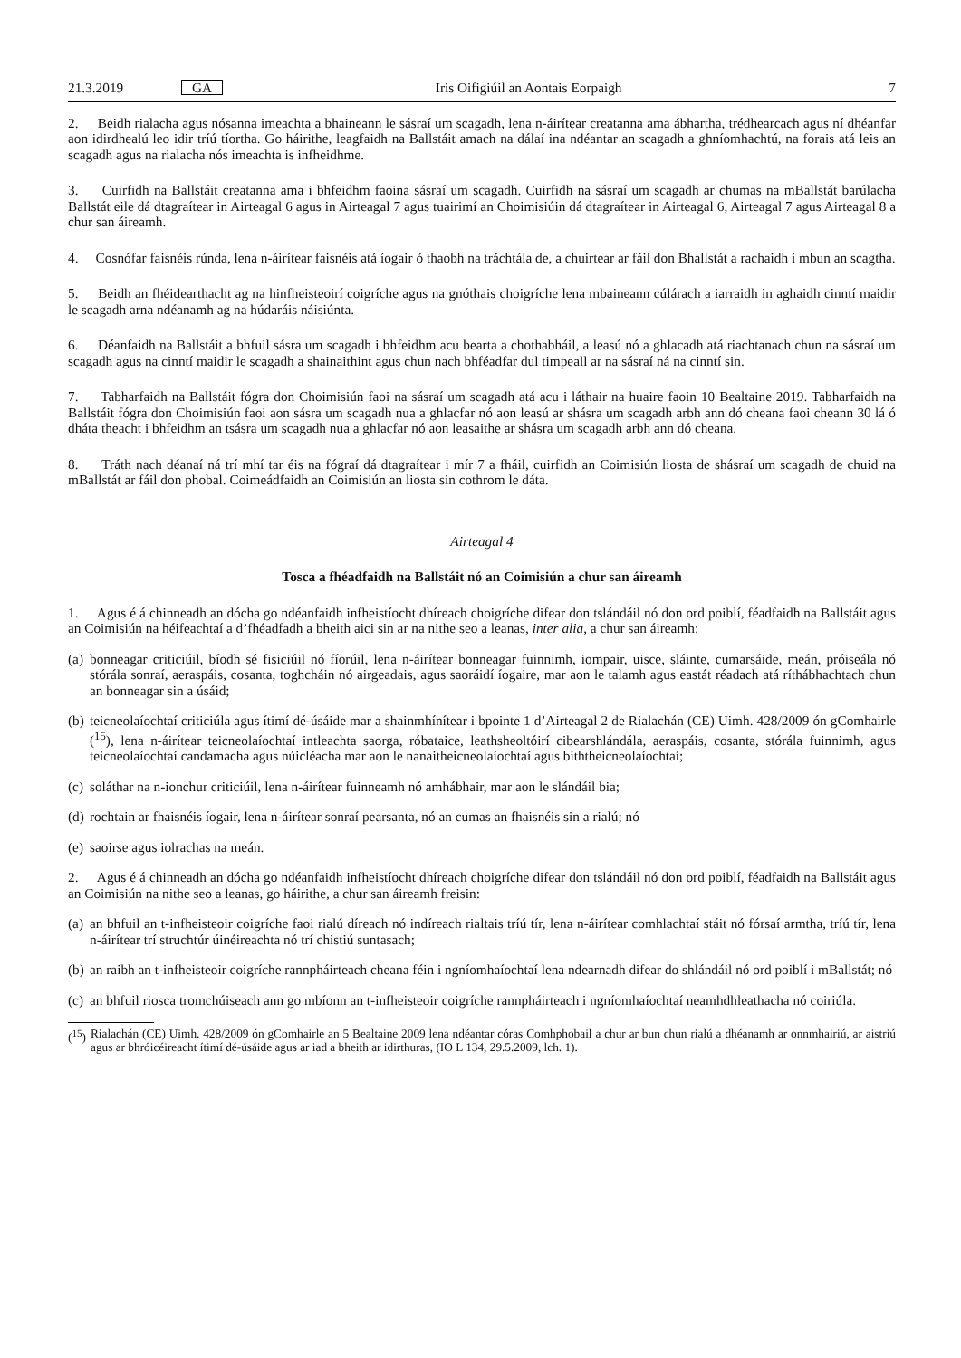21.3.2019 GA Iris Oifigiúil an Aontais Eorpaigh 7
2. Beidh rialacha agus nósanna imeachta a bhaineann le sásraí um scagadh, lena n-áirítear creatanna ama ábhartha, trédhearcach agus ní dhéanfar aon idirdhealú leo idir tríú tíortha. Go háirithe, leagfaidh na Ballstáit amach na dálaí ina ndéantar an scagadh a ghníomhachtú, na forais atá leis an scagadh agus na rialacha nós imeachta is infheidhme.
3. Cuirfidh na Ballstáit creatanna ama i bhfeidhm faoina sásraí um scagadh. Cuirfidh na sásraí um scagadh ar chumas na mBallstát barúlacha Ballstát eile dá dtagraítear in Airteagal 6 agus in Airteagal 7 agus tuairimí an Choimisiúin dá dtagraítear in Airteagal 6, Airteagal 7 agus Airteagal 8 a chur san áireamh.
4. Cosnófar faisnéis rúnda, lena n-áirítear faisnéis atá íogair ó thaobh na tráchtála de, a chuirtear ar fáil don Bhallstát a rachaidh i mbun an scagtha.
5. Beidh an fhéidearthacht ag na hinfheisteoirí coigríche agus na gnóthais choigríche lena mbaineann cúlárach a iarraidh in aghaidh cinntí maidir le scagadh arna ndéanamh ag na húdaráis náisiúnta.
6. Déanfaidh na Ballstáit a bhfuil sásra um scagadh i bhfeidhm acu bearta a chothabháil, a leasú nó a ghlacadh atá riachtanach chun na sásraí um scagadh agus na cinntí maidir le scagadh a shainaithint agus chun nach bhféadfar dul timpeall ar na sásraí ná na cinntí sin.
7. Tabharfaidh na Ballstáit fógra don Choimisiún faoi na sásraí um scagadh atá acu i láthair na huaire faoin 10 Bealtaine 2019. Tabharfaidh na Ballstáit fógra don Choimisiún faoi aon sásra um scagadh nua a ghlacfar nó aon leasú ar shásra um scagadh arbh ann dó cheana faoi cheann 30 lá ó dháta theacht i bhfeidhm an tsásra um scagadh nua a ghlacfar nó aon leasaithe ar shásra um scagadh arbh ann dó cheana.
8. Tráth nach déanaí ná trí mhí tar éis na fógraí dá dtagraítear i mír 7 a fháil, cuirfidh an Coimisiún liosta de shásraí um scagadh de chuid na mBallstát ar fáil don phobal. Coimeádfaidh an Coimisiún an liosta sin cothrom le dáta.
Airteagal 4
Tosca a fhéadfaidh na Ballstáit nó an Coimisiún a chur san áireamh
1. Agus é á chinneadh an dócha go ndéanfaidh infheistíocht dhíreach choigríche difear don tslándáil nó don ord poiblí, féadfaidh na Ballstáit agus an Coimisiún na héifeachtaí a d’fhéadfadh a bheith aici sin ar na nithe seo a leanas, inter alia, a chur san áireamh:
(a) bonneagar criticiúil, bíodh sé fisiciúil nó fíorúil, lena n-áirítear bonneagar fuinnimh, iompair, uisce, sláinte, cumarsáide, meán, próiseála nó stórála sonraí, aeraspáis, cosanta, toghcháin nó airgeadais, agus saoráidí íogaire, mar aon le talamh agus eastát réadach atá ríthábhachtach chun an bonneagar sin a úsáid;
(b) teicneolaíochtaí criticiúla agus ítimí dé-úsáide mar a shainmhínítear i bpointe 1 d’Airteagal 2 de Rialachán (CE) Uimh. 428/2009 ón gComhairle (<sup>15</sup>), lena n-áirítear teicneolaíochtaí intleachta saorga, róbataice, leathsheoltóirí cibearshlándála, aeraspáis, cosanta, stórála fuinnimh, agus teicneolaíochtaí candamacha agus núicléacha mar aon le nanaitheicneolaíochtaí agus biththeicneolaíochtaí;
(c) soláthar na n-ionchur criticiúil, lena n-áirítear fuinneamh nó amhábhair, mar aon le slándáil bia;
(d) rochtain ar fhaisnéis íogair, lena n-áirítear sonraí pearsanta, nó an cumas an fhaisnéis sin a rialú; nó
(e) saoirse agus iolrachas na meán.
2. Agus é á chinneadh an dócha go ndéanfaidh infheistíocht dhíreach choigríche difear don tslándáil nó don ord poiblí, féadfaidh na Ballstáit agus an Coimisiún na nithe seo a leanas, go háirithe, a chur san áireamh freisin:
(a) an bhfuil an t-infheisteoir coigríche faoi rialú díreach nó indíreach rialtais tríú tír, lena n-áirítear comhlachtaí stáit nó fórsaí armtha, tríú tír, lena n-áirítear trí struchtúr úinéireachta nó trí chistiú suntasach;
(b) an raibh an t-infheisteoir coigríche rannpháirteach cheana féin i ngníomhaíochtaí lena ndearnadh difear do shlándáil nó ord poiblí i mBallstát; nó
(c) an bhfuil riosca tromchúiseach ann go mbíonn an t-infheisteoir coigríche rannpháirteach i ngníomhaíochtaí neamhdhleathacha nó coiriúla.
(<sup>15</sup>) Rialachán (CE) Uimh. 428/2009 ón gComhairle an 5 Bealtaine 2009 lena ndéantar córas Comhphobail a chur ar bun chun rialú a dhéanamh ar onnmhairiú, ar aistriú agus ar bhróicéireacht ítimí dé-úsáide agus ar iad a bheith ar idirthuras, (IO L 134, 29.5.2009, lch. 1).